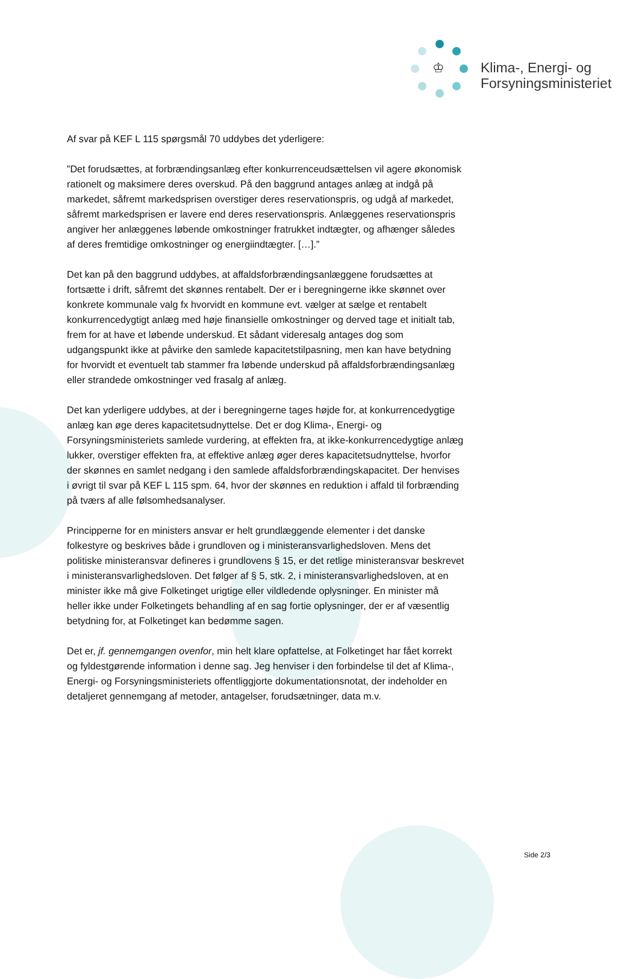♔
Klima-, Energi- og
Forsyningsministeriet
Af svar på KEF L 115 spørgsmål 70 uddybes det yderligere:
”Det forudsættes, at forbrændingsanlæg efter konkurrenceudsættelsen vil agere økonomisk rationelt og maksimere deres overskud. På den baggrund antages anlæg at indgå på markedet, såfremt markedsprisen overstiger deres reservationspris, og udgå af markedet, såfremt markedsprisen er lavere end deres reservationspris. Anlæggenes reservationspris angiver her anlæggenes løbende omkostninger fratrukket indtægter, og afhænger således af deres fremtidige omkostninger og energiindtægter. […].”
Det kan på den baggrund uddybes, at affaldsforbrændingsanlæggene forudsættes at fortsætte i drift, såfremt det skønnes rentabelt. Der er i beregningerne ikke skønnet over konkrete kommunale valg fx hvorvidt en kommune evt. vælger at sælge et rentabelt konkurrencedygtigt anlæg med høje finansielle omkostninger og derved tage et initialt tab, frem for at have et løbende underskud. Et sådant videresalg antages dog som udgangspunkt ikke at påvirke den samlede kapacitetstilpasning, men kan have betydning for hvorvidt et eventuelt tab stammer fra løbende underskud på affaldsforbrændingsanlæg eller strandede omkostninger ved frasalg af anlæg.
Det kan yderligere uddybes, at der i beregningerne tages højde for, at konkurrencedygtige anlæg kan øge deres kapacitetsudnyttelse. Det er dog Klima-, Energi- og Forsyningsministeriets samlede vurdering, at effekten fra, at ikke-konkurrencedygtige anlæg lukker, overstiger effekten fra, at effektive anlæg øger deres kapacitetsudnyttelse, hvorfor der skønnes en samlet nedgang i den samlede affaldsforbrændingskapacitet. Der henvises i øvrigt til svar på KEF L 115 spm. 64, hvor der skønnes en reduktion i affald til forbrænding på tværs af alle følsomhedsanalyser.
Principperne for en ministers ansvar er helt grundlæggende elementer i det danske folkestyre og beskrives både i grundloven og i ministeransvarlighedsloven. Mens det politiske ministeransvar defineres i grundlovens § 15, er det retlige ministeransvar beskrevet i ministeransvarlighedsloven. Det følger af § 5, stk. 2, i ministeransvarlighedsloven, at en minister ikke må give Folketinget urigtige eller vildledende oplysninger. En minister må heller ikke under Folketingets behandling af en sag fortie oplysninger, der er af væsentlig betydning for, at Folketinget kan bedømme sagen.
Det er, jf. gennemgangen ovenfor, min helt klare opfattelse, at Folketinget har fået korrekt og fyldestgørende information i denne sag. Jeg henviser i den forbindelse til det af Klima-, Energi- og Forsyningsministeriets offentliggjorte dokumentationsnotat, der indeholder en detaljeret gennemgang af metoder, antagelser, forudsætninger, data m.v.
Side 2/3